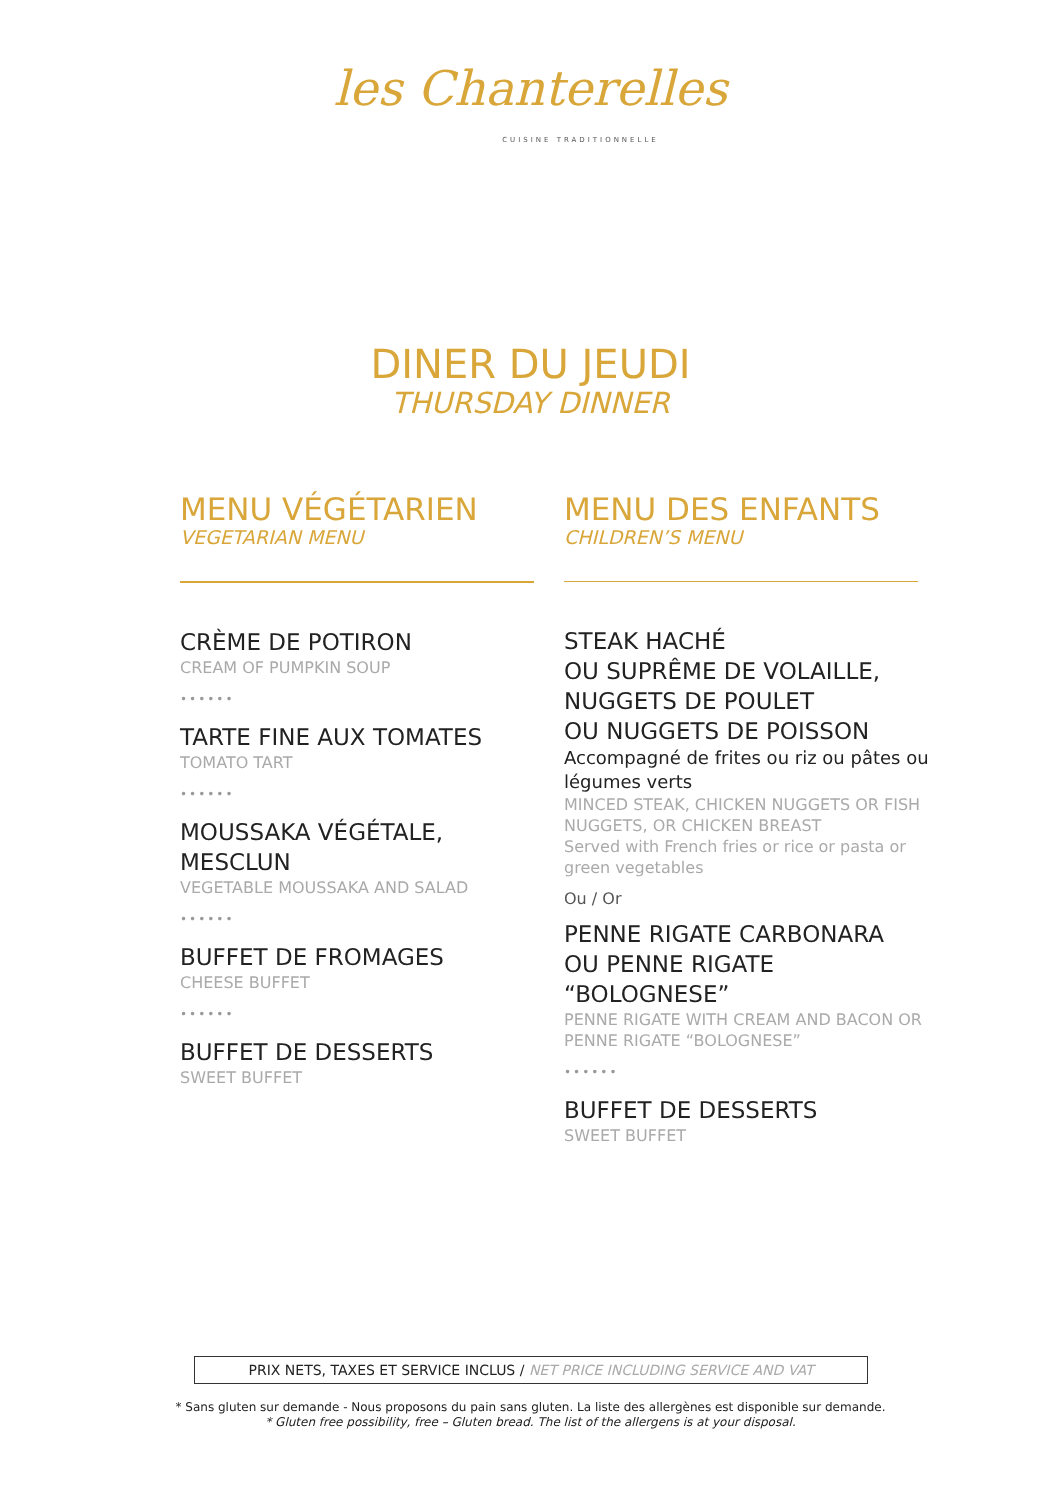les Chanterelles
CUISINE TRADITIONNELLE
DINER DU JEUDI
THURSDAY DINNER
MENU VÉGÉTARIEN
VEGETARIAN MENU
CRÈME DE POTIRON
CREAM OF PUMPKIN SOUP
••••••
TARTE FINE AUX TOMATES
TOMATO TART
••••••
MOUSSAKA VÉGÉTALE, MESCLUN
VEGETABLE MOUSSAKA AND SALAD
••••••
BUFFET DE FROMAGES
CHEESE BUFFET
••••••
BUFFET DE DESSERTS
SWEET BUFFET
MENU DES ENFANTS
CHILDREN’S MENU
STEAK HACHÉ
OU SUPRÊME DE VOLAILLE,
NUGGETS DE POULET
OU NUGGETS DE POISSON
Accompagné de frites ou riz ou pâtes ou légumes verts
MINCED STEAK, CHICKEN NUGGETS OR FISH NUGGETS, OR CHICKEN BREAST
Served with French fries or rice or pasta or green vegetables
Ou / Or
PENNE RIGATE CARBONARA
OU PENNE RIGATE “BOLOGNESE”
PENNE RIGATE WITH CREAM AND BACON OR PENNE RIGATE “BOLOGNESE”
••••••
BUFFET DE DESSERTS
SWEET BUFFET
PRIX NETS, TAXES ET SERVICE INCLUS / NET PRICE INCLUDING SERVICE AND VAT
* Sans gluten sur demande - Nous proposons du pain sans gluten. La liste des allergènes est disponible sur demande.
* Gluten free possibility, free – Gluten bread. The list of the allergens is at your disposal.